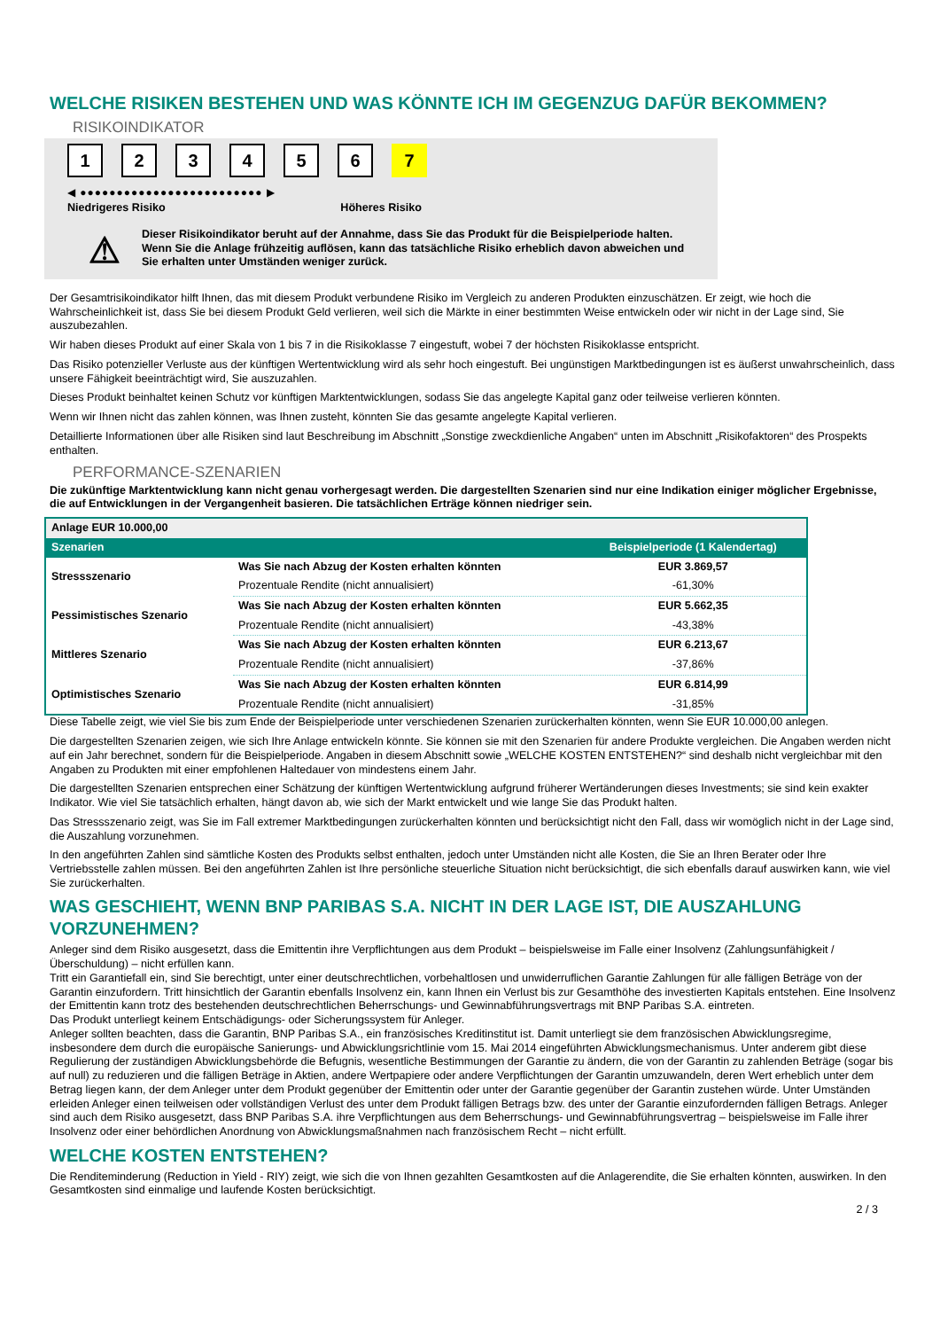WELCHE RISIKEN BESTEHEN UND WAS KÖNNTE ICH IM GEGENZUG DAFÜR BEKOMMEN?
RISIKOINDIKATOR
123456 7
◀ ●●●●●●●●●●●●●●●●●●●●●●●●● ▶
Niedrigeres Risiko Höheres Risiko
⚠
Dieser Risikoindikator beruht auf der Annahme, dass Sie das Produkt für die Beispielperiode halten.
Wenn Sie die Anlage frühzeitig auflösen, kann das tatsächliche Risiko erheblich davon abweichen und Sie erhalten unter Umständen weniger zurück.
Der Gesamtrisikoindikator hilft Ihnen, das mit diesem Produkt verbundene Risiko im Vergleich zu anderen Produkten einzuschätzen. Er zeigt, wie hoch die Wahrscheinlichkeit ist, dass Sie bei diesem Produkt Geld verlieren, weil sich die Märkte in einer bestimmten Weise entwickeln oder wir nicht in der Lage sind, Sie auszubezahlen.
Wir haben dieses Produkt auf einer Skala von 1 bis 7 in die Risikoklasse 7 eingestuft, wobei 7 der höchsten Risikoklasse entspricht.
Das Risiko potenzieller Verluste aus der künftigen Wertentwicklung wird als sehr hoch eingestuft. Bei ungünstigen Marktbedingungen ist es äußerst unwahrscheinlich, dass unsere Fähigkeit beeinträchtigt wird, Sie auszuzahlen.
Dieses Produkt beinhaltet keinen Schutz vor künftigen Marktentwicklungen, sodass Sie das angelegte Kapital ganz oder teilweise verlieren könnten.
Wenn wir Ihnen nicht das zahlen können, was Ihnen zusteht, könnten Sie das gesamte angelegte Kapital verlieren.
Detaillierte Informationen über alle Risiken sind laut Beschreibung im Abschnitt „Sonstige zweckdienliche Angaben“ unten im Abschnitt „Risikofaktoren“ des Prospekts enthalten.
PERFORMANCE-SZENARIEN
Die zukünftige Marktentwicklung kann nicht genau vorhergesagt werden. Die dargestellten Szenarien sind nur eine Indikation einiger möglicher Ergebnisse, die auf Entwicklungen in der Vergangenheit basieren. Die tatsächlichen Erträge können niedriger sein.
| Anlage EUR 10.000,00 | | |
| --- | --- | --- |
| Szenarien | | Beispielperiode (1 Kalendertag) |
| Stressszenario | Was Sie nach Abzug der Kosten erhalten könnten | EUR 3.869,57 |
| | Prozentuale Rendite (nicht annualisiert) | -61,30% |
| Pessimistisches Szenario | Was Sie nach Abzug der Kosten erhalten könnten | EUR 5.662,35 |
| | Prozentuale Rendite (nicht annualisiert) | -43,38% |
| Mittleres Szenario | Was Sie nach Abzug der Kosten erhalten könnten | EUR 6.213,67 |
| | Prozentuale Rendite (nicht annualisiert) | -37,86% |
| Optimistisches Szenario | Was Sie nach Abzug der Kosten erhalten könnten | EUR 6.814,99 |
| | Prozentuale Rendite (nicht annualisiert) | -31,85% |
Diese Tabelle zeigt, wie viel Sie bis zum Ende der Beispielperiode unter verschiedenen Szenarien zurückerhalten könnten, wenn Sie EUR 10.000,00 anlegen.
Die dargestellten Szenarien zeigen, wie sich Ihre Anlage entwickeln könnte. Sie können sie mit den Szenarien für andere Produkte vergleichen. Die Angaben werden nicht auf ein Jahr berechnet, sondern für die Beispielperiode. Angaben in diesem Abschnitt sowie „WELCHE KOSTEN ENTSTEHEN?“ sind deshalb nicht vergleichbar mit den Angaben zu Produkten mit einer empfohlenen Haltedauer von mindestens einem Jahr.
Die dargestellten Szenarien entsprechen einer Schätzung der künftigen Wertentwicklung aufgrund früherer Wertänderungen dieses Investments; sie sind kein exakter Indikator. Wie viel Sie tatsächlich erhalten, hängt davon ab, wie sich der Markt entwickelt und wie lange Sie das Produkt halten.
Das Stressszenario zeigt, was Sie im Fall extremer Marktbedingungen zurückerhalten könnten und berücksichtigt nicht den Fall, dass wir womöglich nicht in der Lage sind, die Auszahlung vorzunehmen.
In den angeführten Zahlen sind sämtliche Kosten des Produkts selbst enthalten, jedoch unter Umständen nicht alle Kosten, die Sie an Ihren Berater oder Ihre Vertriebsstelle zahlen müssen. Bei den angeführten Zahlen ist Ihre persönliche steuerliche Situation nicht berücksichtigt, die sich ebenfalls darauf auswirken kann, wie viel Sie zurückerhalten.
WAS GESCHIEHT, WENN BNP PARIBAS S.A. NICHT IN DER LAGE IST, DIE AUSZAHLUNG VORZUNEHMEN?
Anleger sind dem Risiko ausgesetzt, dass die Emittentin ihre Verpflichtungen aus dem Produkt – beispielsweise im Falle einer Insolvenz (Zahlungsunfähigkeit / Überschuldung) – nicht erfüllen kann.
Tritt ein Garantiefall ein, sind Sie berechtigt, unter einer deutschrechtlichen, vorbehaltlosen und unwiderruflichen Garantie Zahlungen für alle fälligen Beträge von der Garantin einzufordern. Tritt hinsichtlich der Garantin ebenfalls Insolvenz ein, kann Ihnen ein Verlust bis zur Gesamthöhe des investierten Kapitals entstehen. Eine Insolvenz der Emittentin kann trotz des bestehenden deutschrechtlichen Beherrschungs- und Gewinnabführungsvertrags mit BNP Paribas S.A. eintreten.
Das Produkt unterliegt keinem Entschädigungs- oder Sicherungssystem für Anleger.
Anleger sollten beachten, dass die Garantin, BNP Paribas S.A., ein französisches Kreditinstitut ist. Damit unterliegt sie dem französischen Abwicklungsregime, insbesondere dem durch die europäische Sanierungs- und Abwicklungsrichtlinie vom 15. Mai 2014 eingeführten Abwicklungsmechanismus. Unter anderem gibt diese Regulierung der zuständigen Abwicklungsbehörde die Befugnis, wesentliche Bestimmungen der Garantie zu ändern, die von der Garantin zu zahlenden Beträge (sogar bis auf null) zu reduzieren und die fälligen Beträge in Aktien, andere Wertpapiere oder andere Verpflichtungen der Garantin umzuwandeln, deren Wert erheblich unter dem Betrag liegen kann, der dem Anleger unter dem Produkt gegenüber der Emittentin oder unter der Garantie gegenüber der Garantin zustehen würde. Unter Umständen erleiden Anleger einen teilweisen oder vollständigen Verlust des unter dem Produkt fälligen Betrags bzw. des unter der Garantie einzufordernden fälligen Betrags. Anleger sind auch dem Risiko ausgesetzt, dass BNP Paribas S.A. ihre Verpflichtungen aus dem Beherrschungs- und Gewinnabführungsvertrag – beispielsweise im Falle ihrer Insolvenz oder einer behördlichen Anordnung von Abwicklungsmaßnahmen nach französischem Recht – nicht erfüllt.
WELCHE KOSTEN ENTSTEHEN?
Die Renditeminderung (Reduction in Yield - RIY) zeigt, wie sich die von Ihnen gezahlten Gesamtkosten auf die Anlagerendite, die Sie erhalten könnten, auswirken. In den Gesamtkosten sind einmalige und laufende Kosten berücksichtigt.
2 / 3